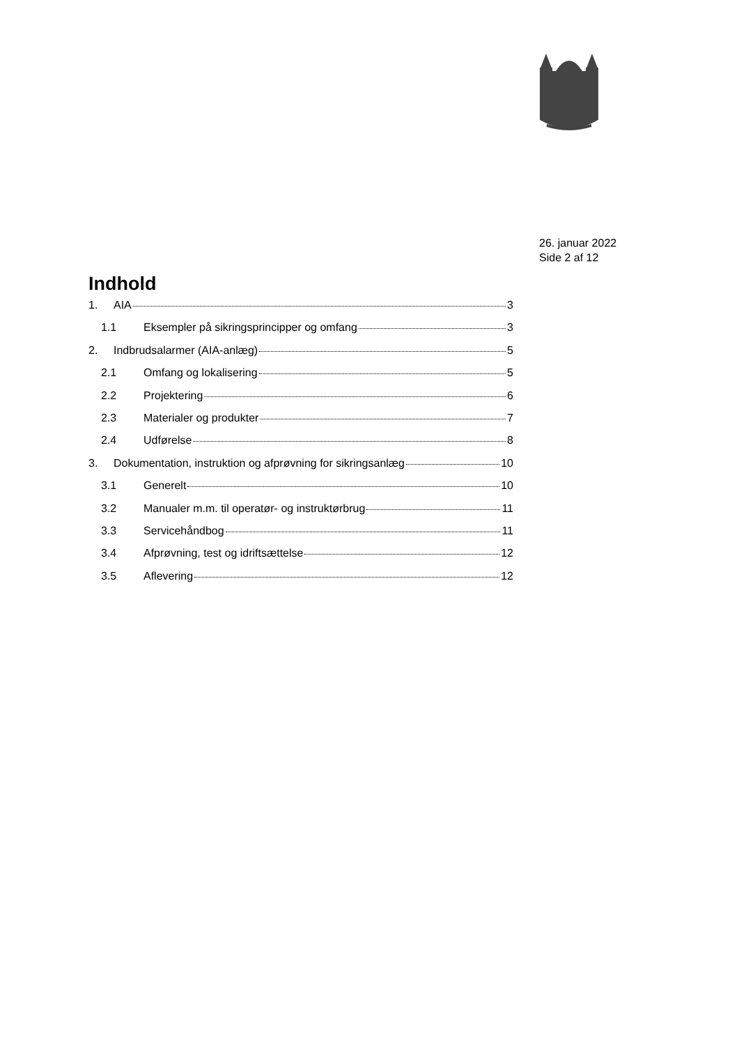26. januar 2022
Side 2 af 12
Indhold
1. AIA 3
1.1 Eksempler på sikringsprincipper og omfang 3
2. Indbrudsalarmer (AIA-anlæg) 5
2.1 Omfang og lokalisering 5
2.2 Projektering 6
2.3 Materialer og produkter 7
2.4 Udførelse 8
3. Dokumentation, instruktion og afprøvning for sikringsanlæg 10
3.1 Generelt 10
3.2 Manualer m.m. til operatør- og instruktørbrug 11
3.3 Servicehåndbog 11
3.4 Afprøvning, test og idriftsættelse 12
3.5 Aflevering 12